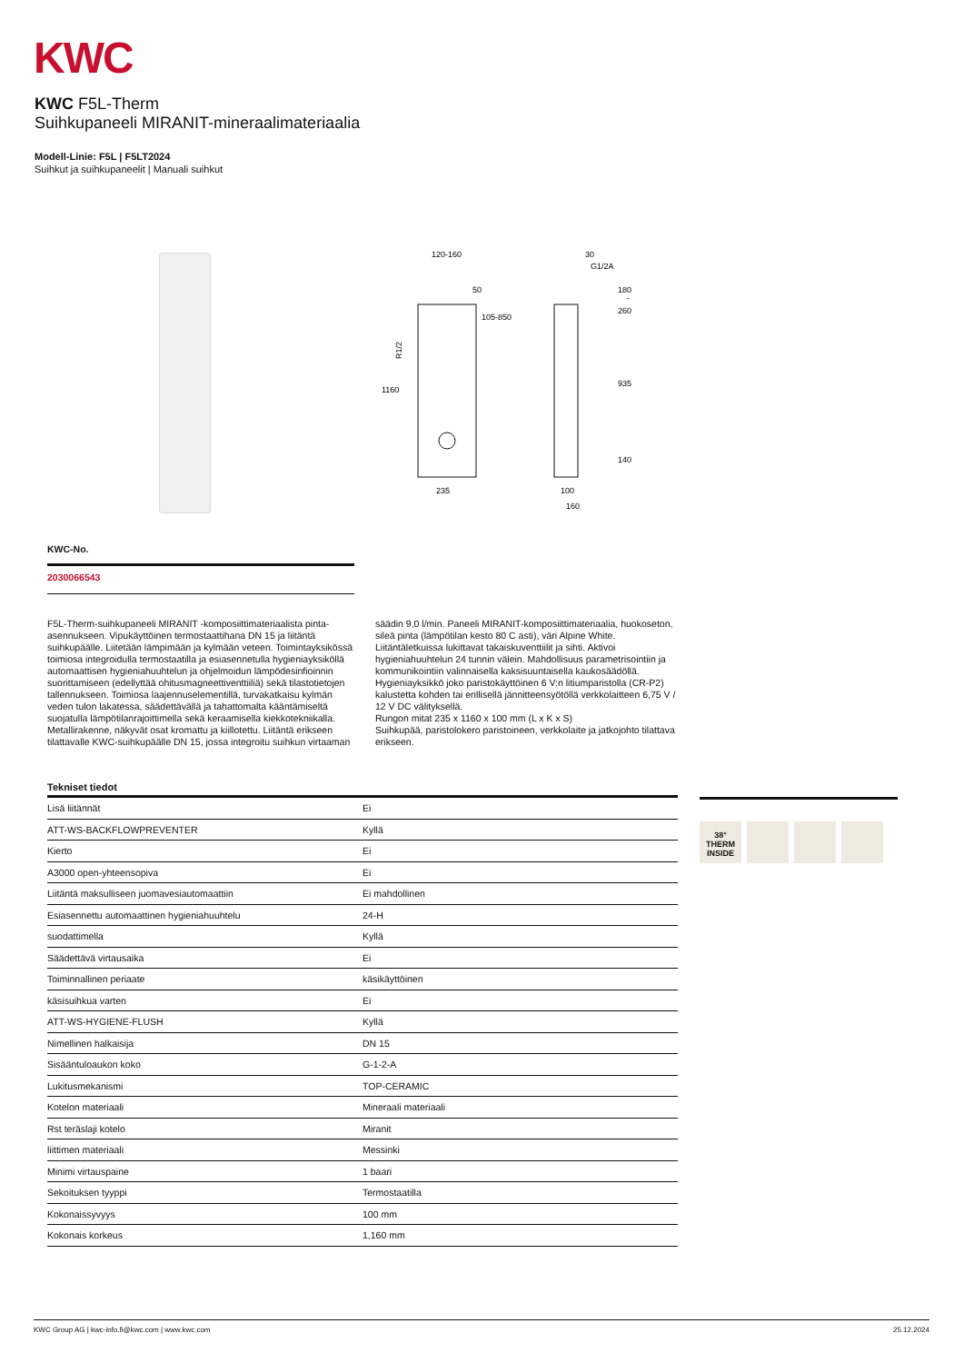KWC
KWC F5L-Therm
Suihkupaneeli MIRANIT-mineraalimateriaalia
Modell-Linie: F5L | F5LT2024
Suihkut ja suihkupaneelit | Manuali suihkut
120-160
50
105-850
1160
235
30
G1/2A
180
-
260
935
140
100
160
R1/2
KWC-No.
2030066543
F5L-Therm-suihkupaneeli MIRANIT -komposiittimateriaalista pinta-asennukseen. Vipukäyttöinen termostaattihana DN 15 ja liitäntä suihkupäälle. Liitetään lämpimään ja kylmään veteen. Toimintayksikössä toimiosa integroidulla termostaatilla ja esiasennetulla hygieniayksiköllä automaattisen hygieniahuuhtelun ja ohjelmoidun lämpödesinfioinnin suorittamiseen (edellyttää ohitusmagneettiventtiiliä) sekä tilastotietojen tallennukseen. Toimiosa laajennuselementillä, turvakatkaisu kylmän veden tulon lakatessa, säädettävällä ja tahattomalta kääntämiseltä suojatulla lämpötilanrajoittimella sekä keraamisella kiekkotekniikalla. Metallirakenne, näkyvät osat kromattu ja kiillotettu. Liitäntä erikseen tilattavalle KWC-suihkupäälle DN 15, jossa integroitu suihkun virtaaman säädin 9,0 l/min. Paneeli MIRANIT-komposiittimateriaalia, huokoseton, sileä pinta (lämpötilan kesto 80 C asti), väri Alpine White. Liitäntäletkuissa lukittavat takaiskuventtiilit ja sihti. Aktivoi hygieniahuuhtelun 24 tunnin välein. Mahdollisuus parametrisointiin ja kommunikointiin valinnaisella kaksisuuntaisella kaukosäädöllä. Hygieniayksikkö joko paristokäyttöinen 6 V:n litiumparistolla (CR-P2) kalustetta kohden tai erillisellä jännitteensyötöllä verkkolaitteen 6,75 V / 12 V DC välityksellä.
Rungon mitat 235 x 1160 x 100 mm (L x K x S)
Suihkupää, paristolokero paristoineen, verkkolaite ja jatkojohto tilattava erikseen.
Tekniset tiedot
| Lisä liitännät | Ei |
| ATT-WS-BACKFLOWPREVENTER | Kyllä |
| Kierto | Ei |
| A3000 open-yhteensopiva | Ei |
| Liitäntä maksulliseen juomavesiautomaattiin | Ei mahdollinen |
| Esiasennettu automaattinen hygieniahuuhtelu | 24-H |
| suodattimella | Kyllä |
| Säädettävä virtausaika | Ei |
| Toiminnallinen periaate | käsikäyttöinen |
| käsisuihkua varten | Ei |
| ATT-WS-HYGIENE-FLUSH | Kyllä |
| Nimellinen halkaisija | DN 15 |
| Sisääntuloaukon koko | G-1-2-A |
| Lukitusmekanismi | TOP-CERAMIC |
| Kotelon materiaali | Mineraali materiaali |
| Rst teräslaji kotelo | Miranit |
| liittimen materiaali | Messinki |
| Minimi virtauspaine | 1 baari |
| Sekoituksen tyyppi | Termostaatilla |
| Kokonaissyvyys | 100 mm |
| Kokonais korkeus | 1,160 mm |
38°
THERM
INSIDE
KWC Group AG | kwc-info.fi@kwc.com | www.kwc.com 25.12.2024